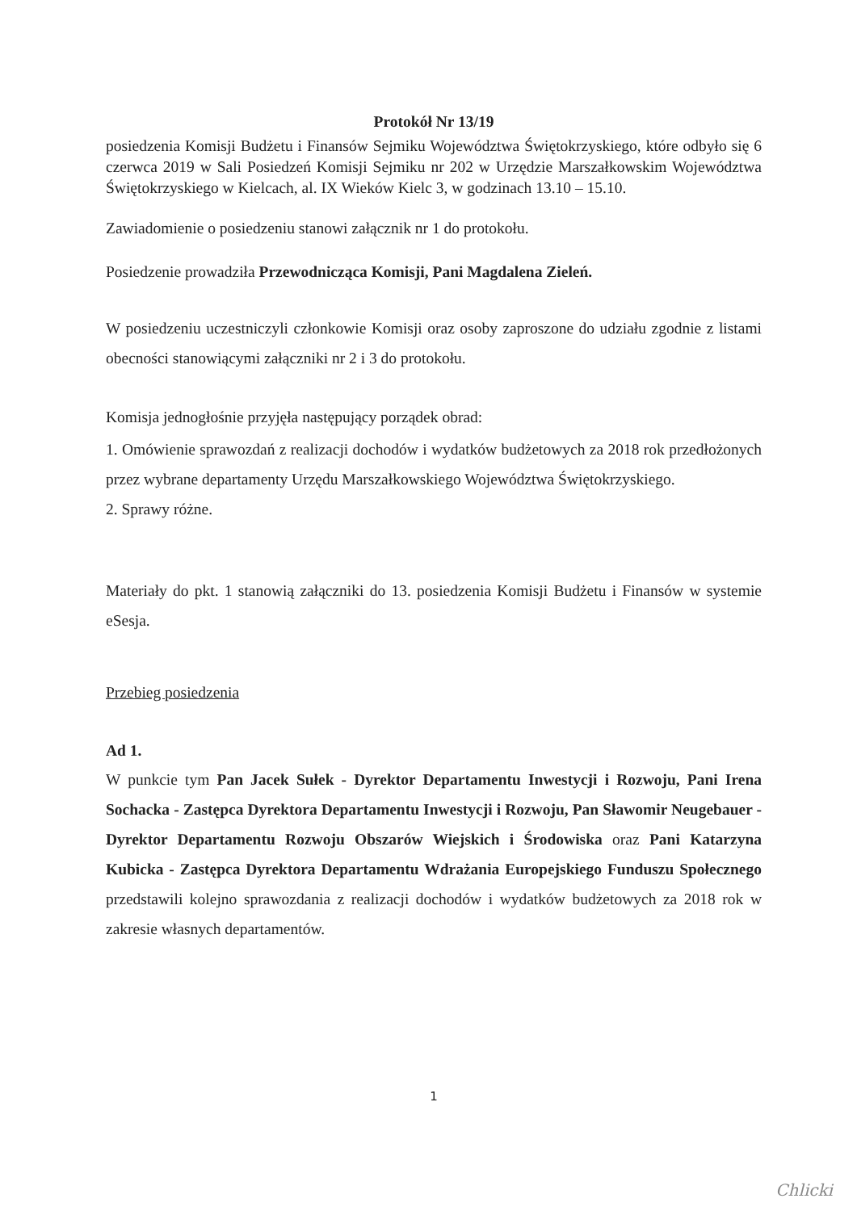Protokół Nr 13/19
posiedzenia Komisji Budżetu i Finansów Sejmiku Województwa Świętokrzyskiego, które odbyło się 6 czerwca 2019 w Sali Posiedzeń Komisji Sejmiku nr 202 w Urzędzie Marszałkowskim Województwa Świętokrzyskiego w Kielcach, al. IX Wieków Kielc 3, w godzinach 13.10 – 15.10.
Zawiadomienie o posiedzeniu stanowi załącznik nr 1 do protokołu.
Posiedzenie prowadziła Przewodnicząca Komisji, Pani Magdalena Zieleń.
W posiedzeniu uczestniczyli członkowie Komisji oraz osoby zaproszone do udziału zgodnie z listami obecności stanowiącymi załączniki nr 2 i 3 do protokołu.
Komisja jednogłośnie przyjęła następujący porządek obrad:
1. Omówienie sprawozdań z realizacji dochodów i wydatków budżetowych za 2018 rok przedłożonych przez wybrane departamenty Urzędu Marszałkowskiego Województwa Świętokrzyskiego.
2. Sprawy różne.
Materiały do pkt. 1 stanowią załączniki do 13. posiedzenia Komisji Budżetu i Finansów w systemie eSesja.
Przebieg posiedzenia
Ad 1.
W punkcie tym Pan Jacek Sułek - Dyrektor Departamentu Inwestycji i Rozwoju, Pani Irena Sochacka - Zastępca Dyrektora Departamentu Inwestycji i Rozwoju, Pan Sławomir Neugebauer - Dyrektor Departamentu Rozwoju Obszarów Wiejskich i Środowiska oraz Pani Katarzyna Kubicka - Zastępca Dyrektora Departamentu Wdrażania Europejskiego Funduszu Społecznego przedstawili kolejno sprawozdania z realizacji dochodów i wydatków budżetowych za 2018 rok w zakresie własnych departamentów.
1
Chlicki